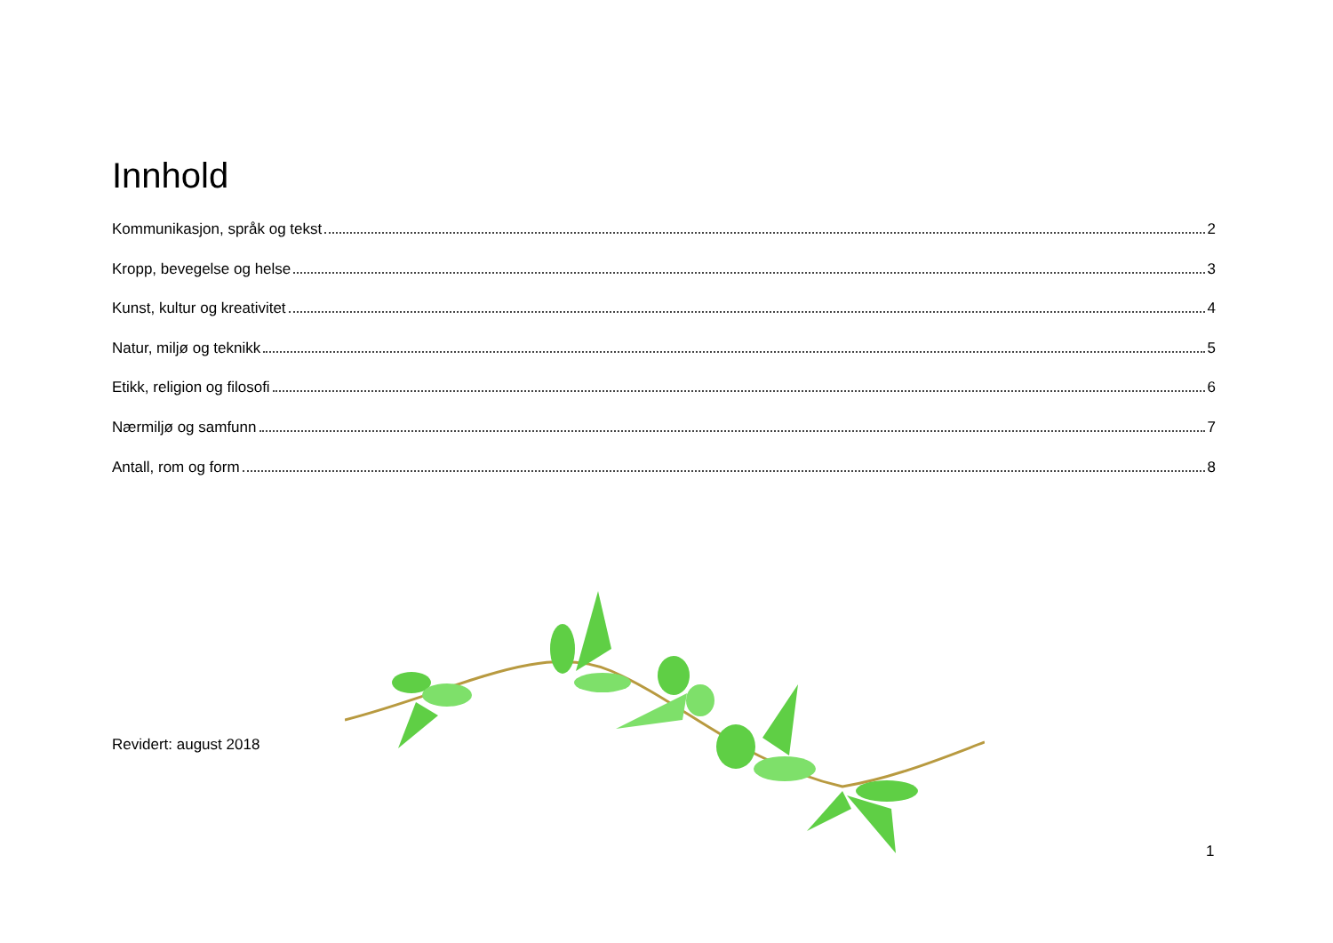Innhold
Kommunikasjon, språk og tekst 2
Kropp, bevegelse og helse 3
Kunst, kultur og kreativitet 4
Natur, miljø og teknikk 5
Etikk, religion og filosofi 6
Nærmiljø og samfunn 7
Antall, rom og form 8
Revidert: august 2018
1